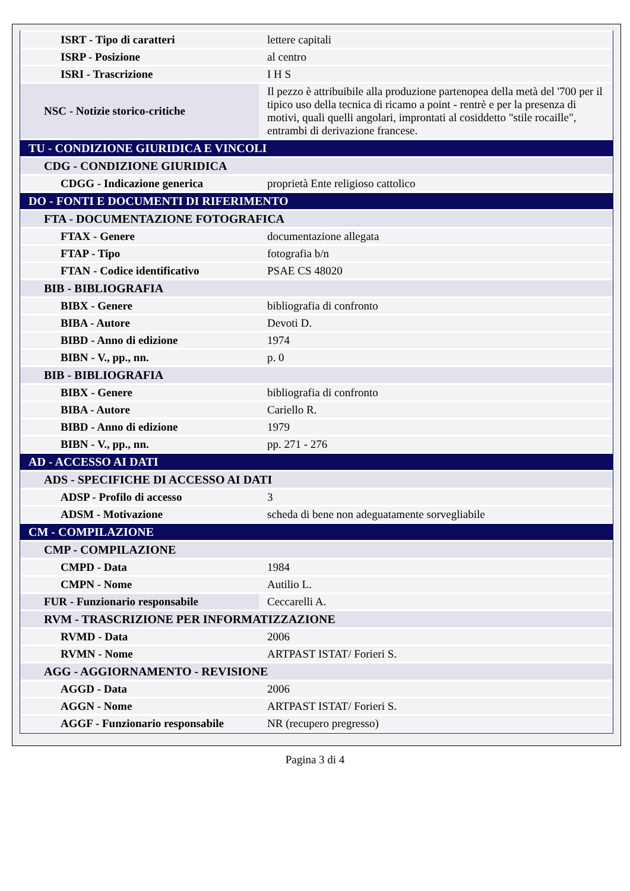| ISRT - Tipo di caratteri | lettere capitali |
| ISRP - Posizione | al centro |
| ISRI - Trascrizione | I H S |
| NSC - Notizie storico-critiche | Il pezzo è attribuibile alla produzione partenopea della metà del '700 per il tipico uso della tecnica di ricamo a point - rentrè e per la presenza di motivi, quali quelli angolari, improntati al cosiddetto "stile rocaille", entrambi di derivazione francese. |
| TU - CONDIZIONE GIURIDICA E VINCOLI | |
| CDG - CONDIZIONE GIURIDICA | |
| CDGG - Indicazione generica | proprietà Ente religioso cattolico |
| DO - FONTI E DOCUMENTI DI RIFERIMENTO | |
| FTA - DOCUMENTAZIONE FOTOGRAFICA | |
| FTAX - Genere | documentazione allegata |
| FTAP - Tipo | fotografia b/n |
| FTAN - Codice identificativo | PSAE CS 48020 |
| BIB - BIBLIOGRAFIA | |
| BIBX - Genere | bibliografia di confronto |
| BIBA - Autore | Devoti D. |
| BIBD - Anno di edizione | 1974 |
| BIBN - V., pp., nn. | p. 0 |
| BIB - BIBLIOGRAFIA | |
| BIBX - Genere | bibliografia di confronto |
| BIBA - Autore | Cariello R. |
| BIBD - Anno di edizione | 1979 |
| BIBN - V., pp., nn. | pp. 271 - 276 |
| AD - ACCESSO AI DATI | |
| ADS - SPECIFICHE DI ACCESSO AI DATI | |
| ADSP - Profilo di accesso | 3 |
| ADSM - Motivazione | scheda di bene non adeguatamente sorvegliabile |
| CM - COMPILAZIONE | |
| CMP - COMPILAZIONE | |
| CMPD - Data | 1984 |
| CMPN - Nome | Autilio L. |
| FUR - Funzionario responsabile | Ceccarelli A. |
| RVM - TRASCRIZIONE PER INFORMATIZZAZIONE | |
| RVMD - Data | 2006 |
| RVMN - Nome | ARTPAST ISTAT/ Forieri S. |
| AGG - AGGIORNAMENTO - REVISIONE | |
| AGGD - Data | 2006 |
| AGGN - Nome | ARTPAST ISTAT/ Forieri S. |
| AGGF - Funzionario responsabile | NR (recupero pregresso) |
Pagina 3 di 4